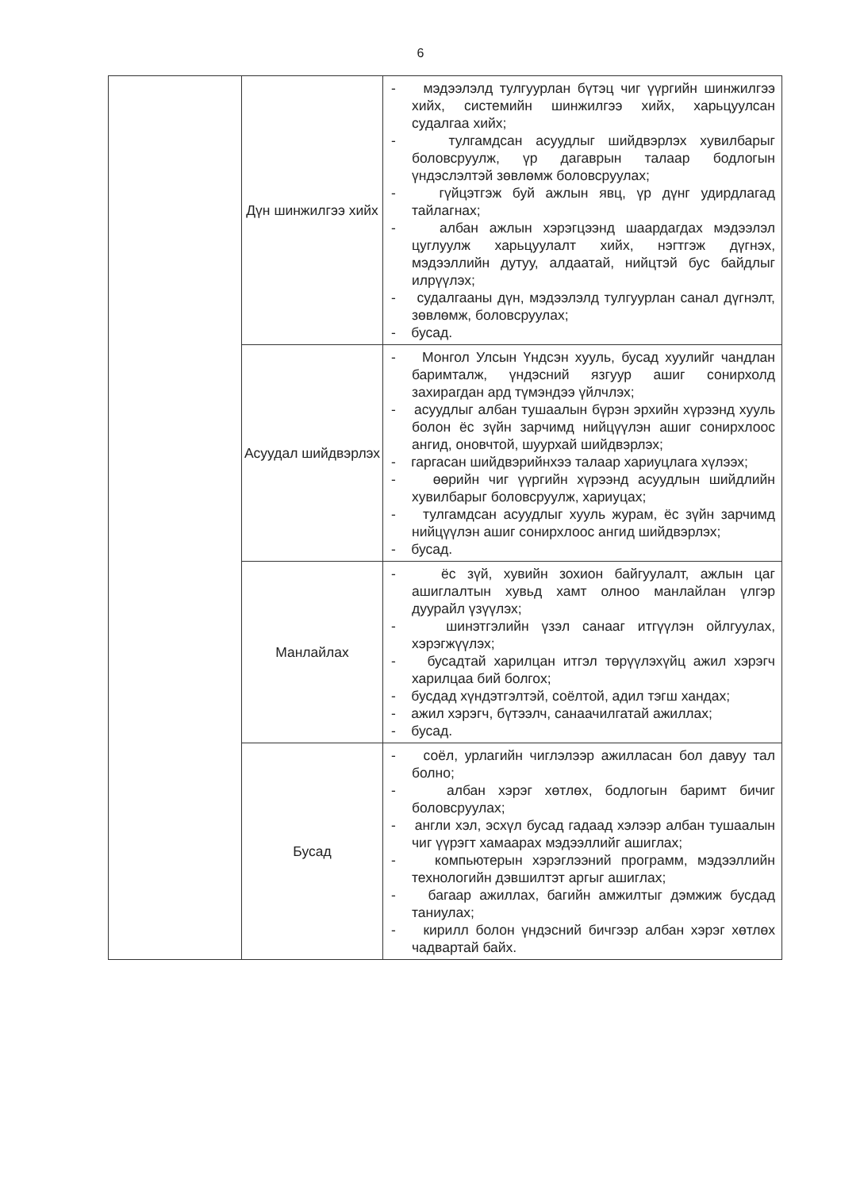6
| | Дүн шинжилгээ хийх | - мэдээлэлд тулгуурлан бүтэц чиг үүргийн шинжилгээ хийх, системийн шинжилгээ хийх, харьцуулсан судалгаа хийх; - тулгамдсан асуудлыг шийдвэрлэх хувилбарыг боловсруулж, үр дагаврын талаар бодлогын үндэслэлтэй зөвлөмж боловсруулах; - гүйцэтгэж буй ажлын явц, үр дүнг удирдлагад тайлагнах; - албан ажлын хэрэгцээнд шаардагдах мэдээлэл цуглуулж харьцуулалт хийх, нэгтгэж дүгнэх, мэдээллийн дутуу, алдаатай, нийцтэй бус байдлыг илрүүлэх; - судалгааны дүн, мэдээлэлд тулгуурлан санал дүгнэлт, зөвлөмж, боловсруулах; - бусад. |
| | Асуудал шийдвэрлэх | - Монгол Улсын Үндсэн хууль, бусад хуулийг чандлан баримталж, үндэсний язгуур ашиг сонирхолд захирагдан ард түмэндээ үйлчлэх; - асуудлыг албан тушаалын бүрэн эрхийн хүрээнд хууль болон ёс зүйн зарчимд нийцүүлэн ашиг сонирхлоос ангид, оновчтой, шуурхай шийдвэрлэх; - гаргасан шийдвэрийнхээ талаар хариуцлага хүлээх; - өөрийн чиг үүргийн хүрээнд асуудлын шийдлийн хувилбарыг боловсруулж, хариуцах; - тулгамдсан асуудлыг хууль журам, ёс зүйн зарчимд нийцүүлэн ашиг сонирхлоос ангид шийдвэрлэх; - бусад. |
| | Манлайлах | - ёс зүй, хувийн зохион байгуулалт, ажлын цаг ашиглалтын хувьд хамт олноо манлайлан үлгэр дуурайл үзүүлэх; - шинэтгэлийн үзэл санааг итгүүлэн ойлгуулах, хэрэгжүүлэх; - бусадтай харилцан итгэл төрүүлэхүйц ажил хэрэгч харилцаа бий болгох; - бусдад хүндэтгэлтэй, соёлтой, адил тэгш хандах; - ажил хэрэгч, бүтээлч, санаачилгатай ажиллах; - бусад. |
| | Бусад | - соёл, урлагийн чиглэлээр ажилласан бол давуу тал болно; - албан хэрэг хөтлөх, бодлогын баримт бичиг боловсруулах; - англи хэл, эсхүл бусад гадаад хэлээр албан тушаалын чиг үүрэгт хамаарах мэдээллийг ашиглах; - компьютерын хэрэглээний программ, мэдээллийн технологийн дэвшилтэт аргыг ашиглах; - багаар ажиллах, багийн амжилтыг дэмжиж бусдад таниулах; - кирилл болон үндэсний бичгээр албан хэрэг хөтлөх чадвартай байх. |